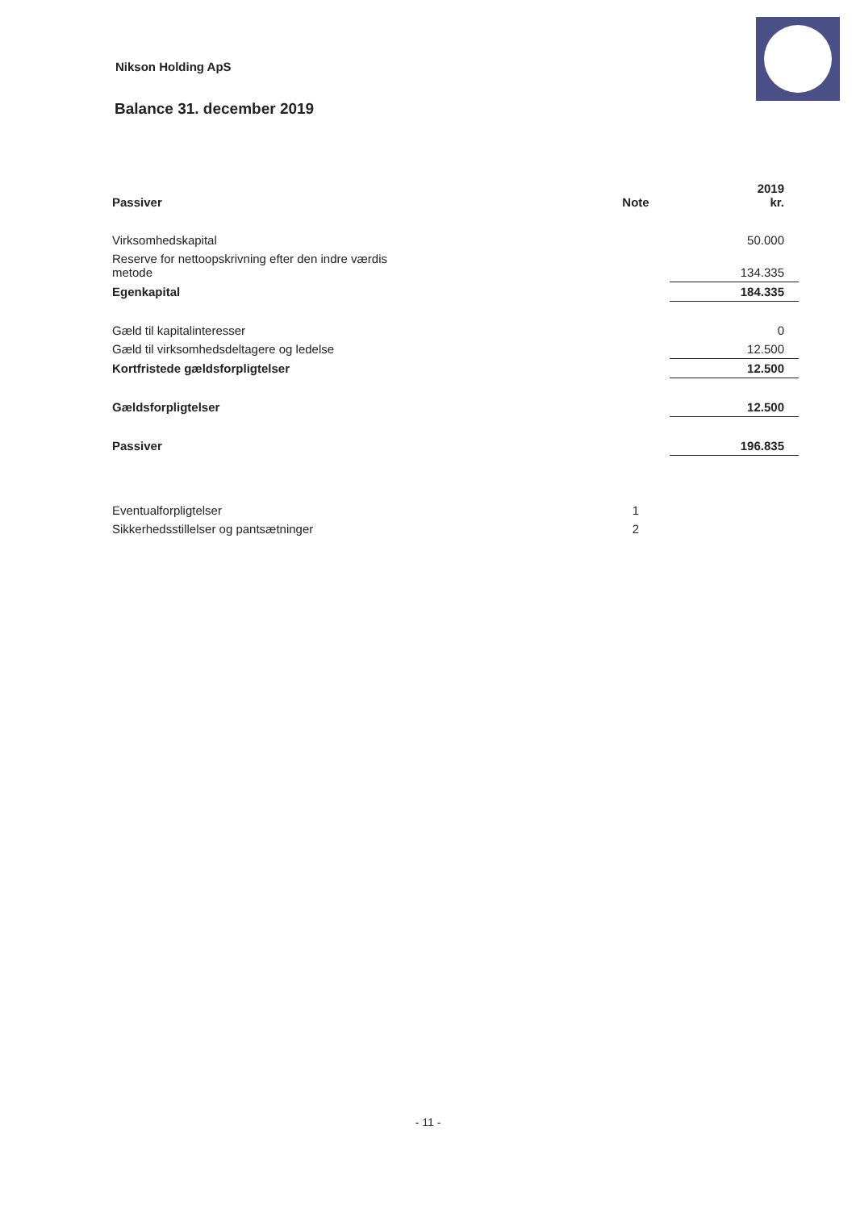Nikson Holding ApS
Balance 31. december 2019
| Passiver | | Note | 2019 kr. |
| --- | --- | --- | --- |
| Virksomhedskapital | | | 50.000 |
| Reserve for nettoopskrivning efter den indre værdis metode | | | 134.335 |
| Egenkapital | | | 184.335 |
| Gæld til kapitalinteresser | | | 0 |
| Gæld til virksomhedsdeltagere og ledelse | | | 12.500 |
| Kortfristede gældsforpligtelser | | | 12.500 |
| Gældsforpligtelser | | | 12.500 |
| Passiver | | | 196.835 |
| Eventualforpligtelser | | 1 | |
| Sikkerhedsstillelser og pantsætninger | | 2 | |
- 11 -